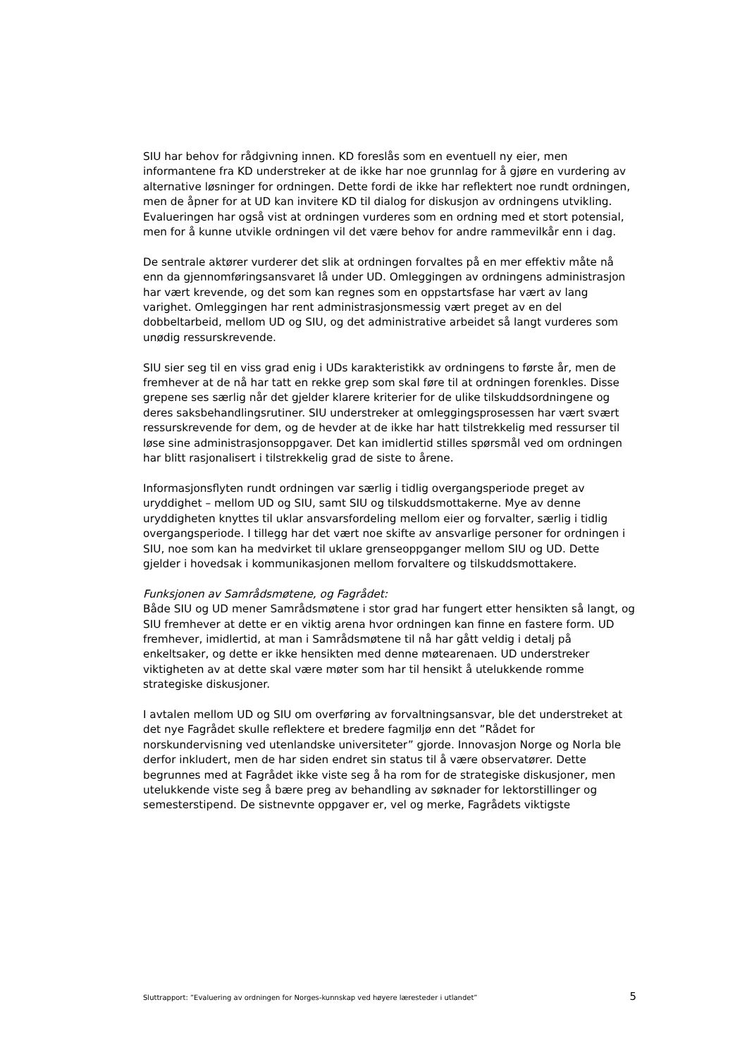SIU har behov for rådgivning innen. KD foreslås som en eventuell ny eier, men informantene fra KD understreker at de ikke har noe grunnlag for å gjøre en vurdering av alternative løsninger for ordningen. Dette fordi de ikke har reflektert noe rundt ordningen, men de åpner for at UD kan invitere KD til dialog for diskusjon av ordningens utvikling. Evalueringen har også vist at ordningen vurderes som en ordning med et stort potensial, men for å kunne utvikle ordningen vil det være behov for andre rammevilkår enn i dag.
De sentrale aktører vurderer det slik at ordningen forvaltes på en mer effektiv måte nå enn da gjennomføringsansvaret lå under UD. Omleggingen av ordningens administrasjon har vært krevende, og det som kan regnes som en oppstartsfase har vært av lang varighet. Omleggingen har rent administrasjonsmessig vært preget av en del dobbeltarbeid, mellom UD og SIU, og det administrative arbeidet så langt vurderes som unødig ressurskrevende.
SIU sier seg til en viss grad enig i UDs karakteristikk av ordningens to første år, men de fremhever at de nå har tatt en rekke grep som skal føre til at ordningen forenkles. Disse grepene ses særlig når det gjelder klarere kriterier for de ulike tilskuddsordningene og deres saksbehandlingsrutiner. SIU understreker at omleggingsprosessen har vært svært ressurskrevende for dem, og de hevder at de ikke har hatt tilstrekkelig med ressurser til løse sine administrasjonsoppgaver. Det kan imidlertid stilles spørsmål ved om ordningen har blitt rasjonalisert i tilstrekkelig grad de siste to årene.
Informasjonsflyten rundt ordningen var særlig i tidlig overgangsperiode preget av uryddighet – mellom UD og SIU, samt SIU og tilskuddsmottakerne. Mye av denne uryddigheten knyttes til uklar ansvarsfordeling mellom eier og forvalter, særlig i tidlig overgangsperiode. I tillegg har det vært noe skifte av ansvarlige personer for ordningen i SIU, noe som kan ha medvirket til uklare grenseoppganger mellom SIU og UD. Dette gjelder i hovedsak i kommunikasjonen mellom forvaltere og tilskuddsmottakere.
Funksjonen av Samrådsmøtene, og Fagrådet:
Både SIU og UD mener Samrådsmøtene i stor grad har fungert etter hensikten så langt, og SIU fremhever at dette er en viktig arena hvor ordningen kan finne en fastere form. UD fremhever, imidlertid, at man i Samrådsmøtene til nå har gått veldig i detalj på enkeltsaker, og dette er ikke hensikten med denne møtearenaen. UD understreker viktigheten av at dette skal være møter som har til hensikt å utelukkende romme strategiske diskusjoner.
I avtalen mellom UD og SIU om overføring av forvaltningsansvar, ble det understreket at det nye Fagrådet skulle reflektere et bredere fagmiljø enn det ”Rådet for norskundervisning ved utenlandske universiteter” gjorde. Innovasjon Norge og Norla ble derfor inkludert, men de har siden endret sin status til å være observatører. Dette begrunnes med at Fagrådet ikke viste seg å ha rom for de strategiske diskusjoner, men utelukkende viste seg å bære preg av behandling av søknader for lektorstillinger og semesterstipend. De sistnevnte oppgaver er, vel og merke, Fagrådets viktigste
Sluttrapport: ”Evaluering av ordningen for Norges-kunnskap ved høyere læresteder i utlandet” 5